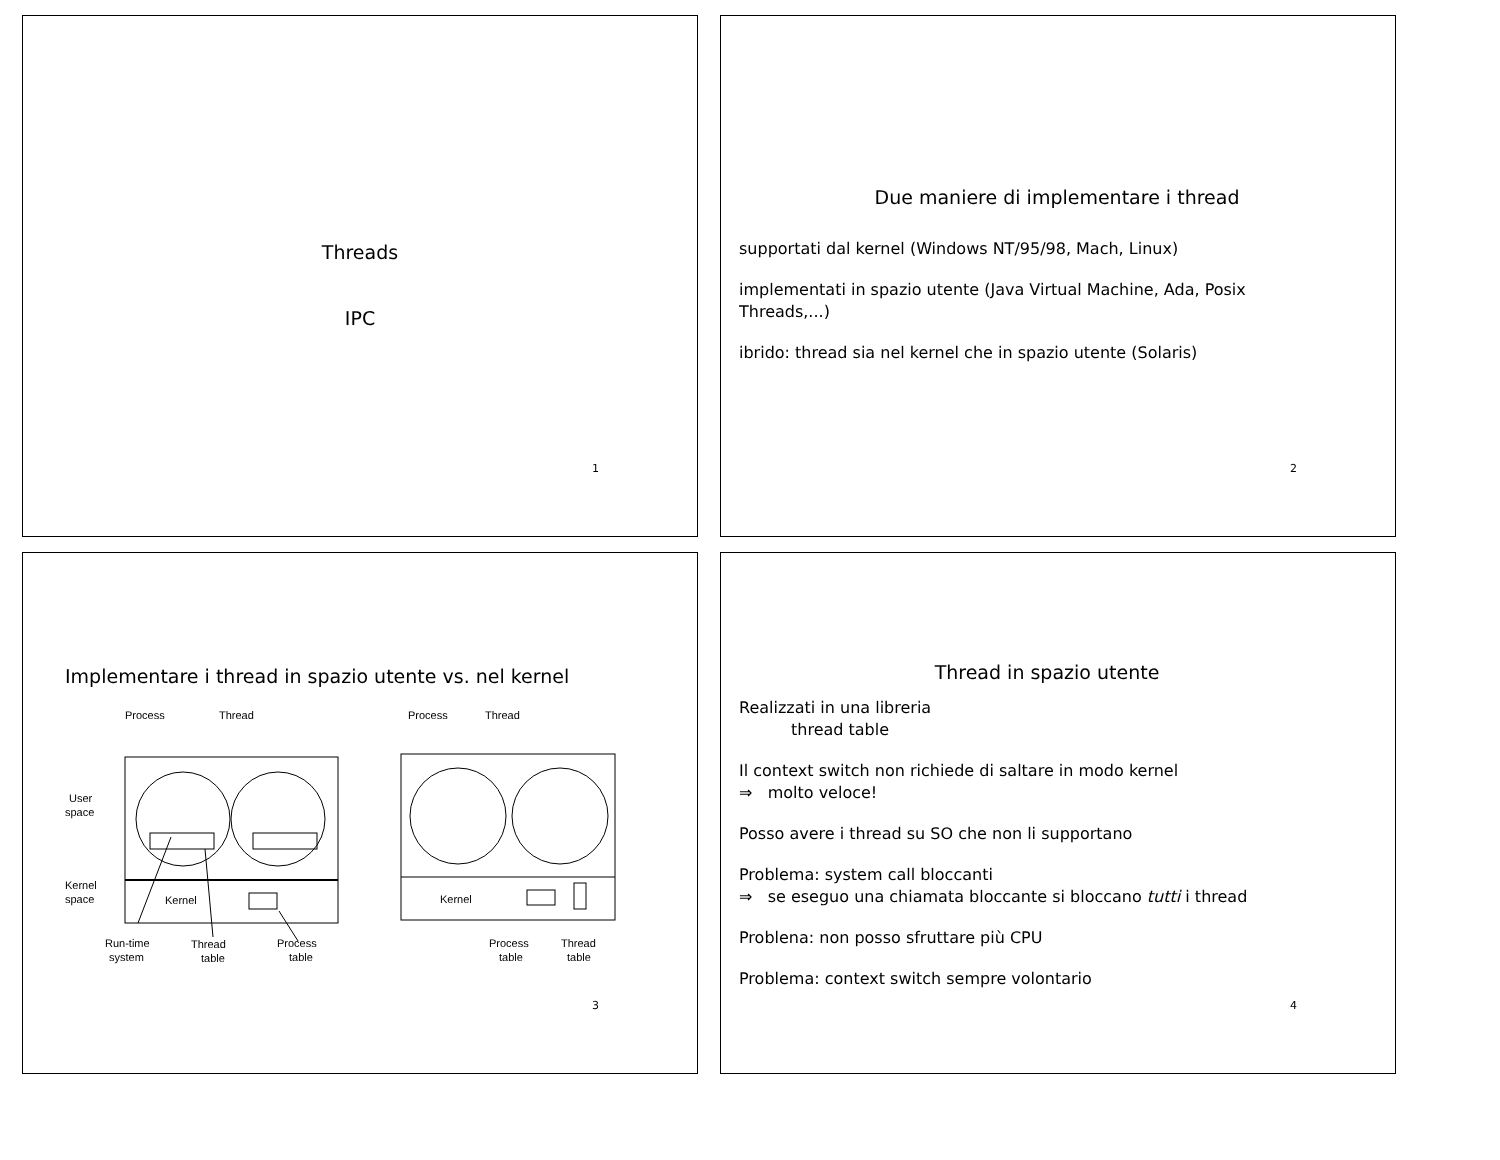Threads
IPC
1
Due maniere di implementare i thread
supportati dal kernel (Windows NT/95/98, Mach, Linux)
implementati in spazio utente (Java Virtual Machine, Ada, Posix Threads,...)
ibrido: thread sia nel kernel che in spazio utente (Solaris)
2
Implementare i thread in spazio utente vs. nel kernel
Process
Thread
Process
Thread
User
space
Kernel
space
Kernel
Kernel
Run-time
system
Thread
table
Process
table
Process
table
Thread
table
3
Thread in spazio utente
Realizzati in una libreria
thread table
Il context switch non richiede di saltare in modo kernel
⇒ molto veloce!
Posso avere i thread su SO che non li supportano
Problema: system call bloccanti
⇒ se eseguo una chiamata bloccante si bloccano tutti i thread
Problena: non posso sfruttare più CPU
Problema: context switch sempre volontario
4